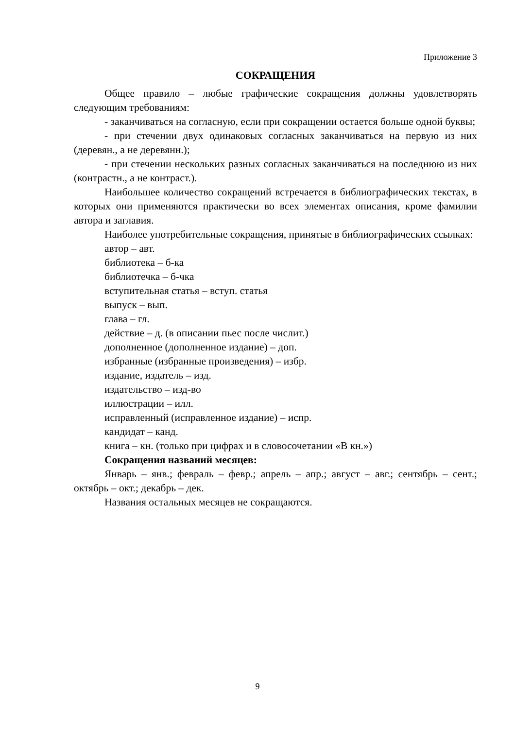Приложение 3
СОКРАЩЕНИЯ
Общее правило – любые графические сокращения должны удовлетворять следующим требованиям:
- заканчиваться на согласную, если при сокращении остается больше одной буквы;
- при стечении двух одинаковых согласных заканчиваться на первую из них (деревян., а не деревянн.);
- при стечении нескольких разных согласных заканчиваться на последнюю из них (контрастн., а не контраст.).
Наибольшее количество сокращений встречается в библиографических текстах, в которых они применяются практически во всех элементах описания, кроме фамилии автора и заглавия.
Наиболее употребительные сокращения, принятые в библиографических ссылках:
автор – авт.
библиотека – б-ка
библиотечка – б-чка
вступительная статья – вступ. статья
выпуск – вып.
глава – гл.
действие – д. (в описании пьес после числит.)
дополненное (дополненное издание) – доп.
избранные (избранные произведения) – избр.
издание, издатель – изд.
издательство – изд-во
иллюстрации – илл.
исправленный (исправленное издание) – испр.
кандидат – канд.
книга – кн. (только при цифрах и в словосочетании «В кн.»)
Сокращения названий месяцев:
Январь – янв.; февраль – февр.; апрель – апр.; август – авг.; сентябрь – сент.; октябрь – окт.; декабрь – дек.
Названия остальных месяцев не сокращаются.
9